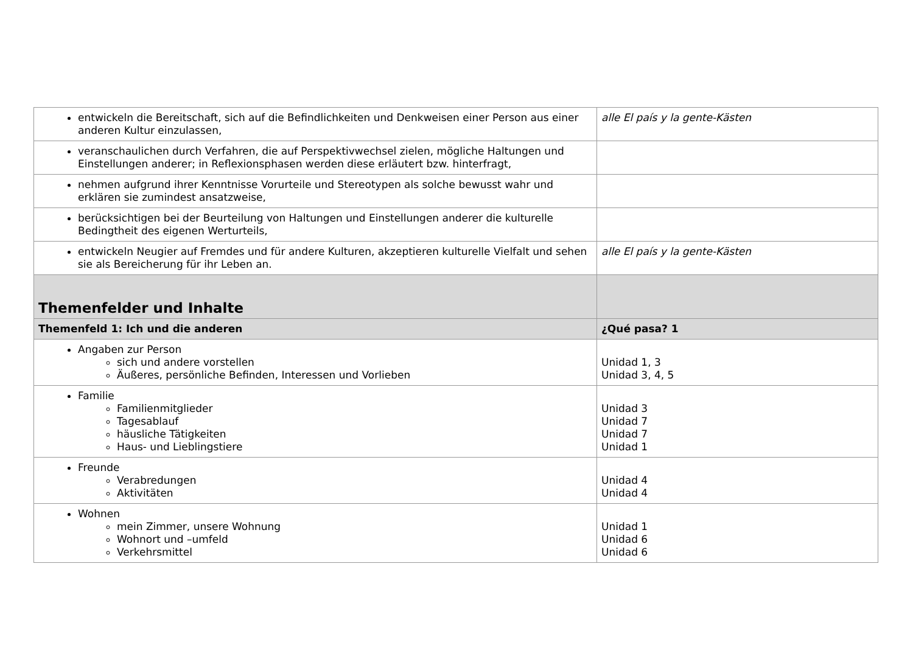| entwickeln die Bereitschaft, sich auf die Befindlichkeiten und Denkweisen einer Person aus einer anderen Kultur einzulassen, | alle El país y la gente-Kästen |
| veranschaulichen durch Verfahren, die auf Perspektivwechsel zielen, mögliche Haltungen und Einstellungen anderer; in Reflexionsphasen werden diese erläutert bzw. hinterfragt, | |
| nehmen aufgrund ihrer Kenntnisse Vorurteile und Stereotypen als solche bewusst wahr und erklären sie zumindest ansatzweise, | |
| berücksichtigen bei der Beurteilung von Haltungen und Einstellungen anderer die kulturelle Bedingtheit des eigenen Werturteils, | |
| entwickeln Neugier auf Fremdes und für andere Kulturen, akzeptieren kulturelle Vielfalt und sehen sie als Bereicherung für ihr Leben an. | alle El país y la gente-Kästen |
| Themenfelder und Inhalte | |
| Themenfeld 1: Ich und die anderen | ¿Qué pasa? 1 |
| Angaben zur Person sich und andere vorstellen Äußeres, persönliche Befinden, Interessen und Vorlieben | Unidad 1, 3 Unidad 3, 4, 5 |
| Familie Familienmitglieder Tagesablauf häusliche Tätigkeiten Haus- und Lieblingstiere | Unidad 3 Unidad 7 Unidad 7 Unidad 1 |
| Freunde Verabredungen Aktivitäten | Unidad 4 Unidad 4 |
| Wohnen mein Zimmer, unsere Wohnung Wohnort und –umfeld Verkehrsmittel | Unidad 1 Unidad 6 Unidad 6 |